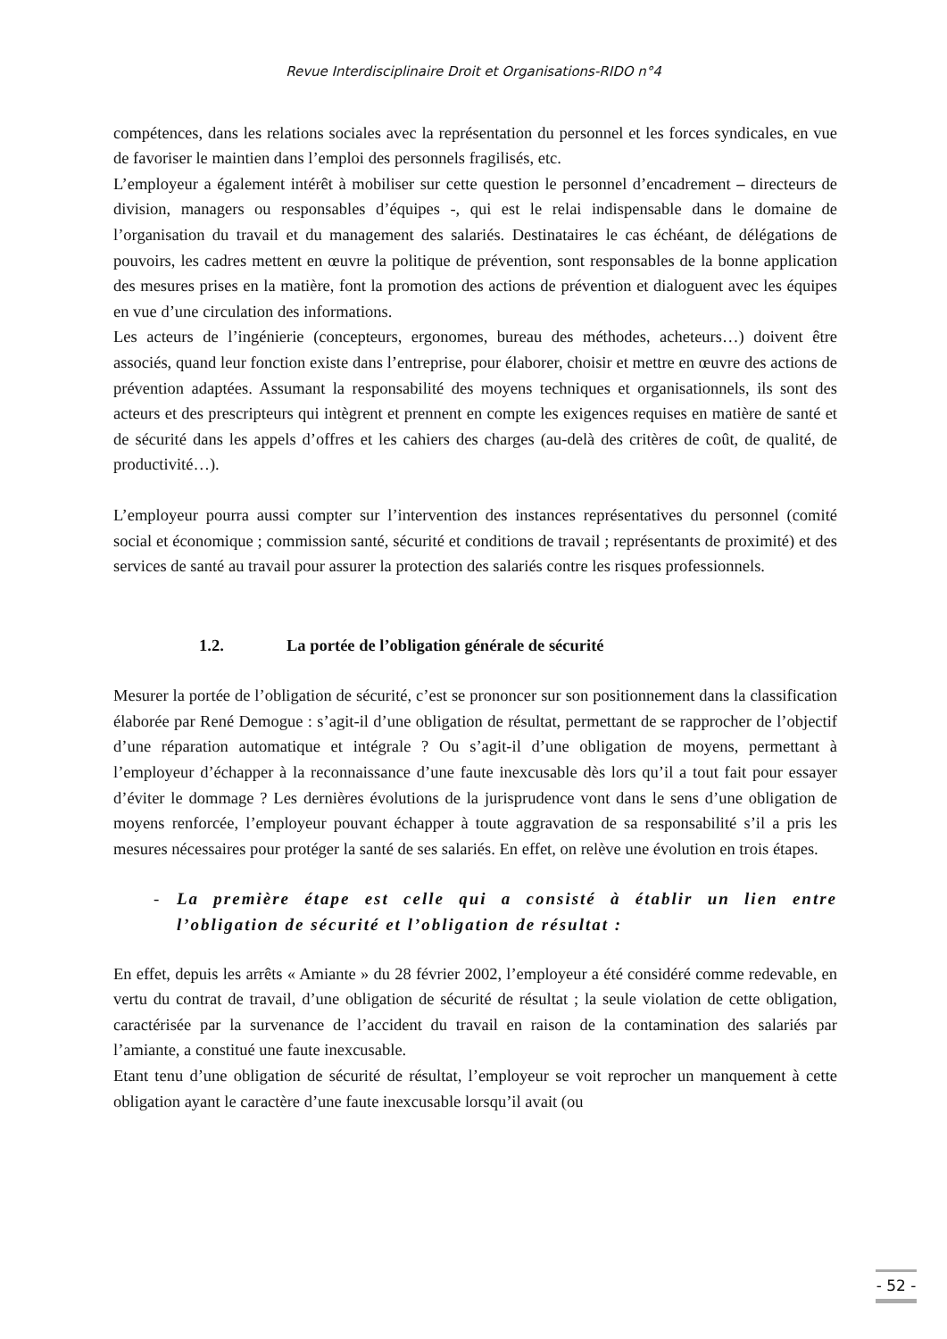Revue Interdisciplinaire Droit et Organisations-RIDO n°4
compétences, dans les relations sociales avec la représentation du personnel et les forces syndicales, en vue de favoriser le maintien dans l’emploi des personnels fragilisés, etc.
L’employeur a également intérêt à mobiliser sur cette question le personnel d’encadrement – directeurs de division, managers ou responsables d’équipes -, qui est le relai indispensable dans le domaine de l’organisation du travail et du management des salariés. Destinataires le cas échéant, de délégations de pouvoirs, les cadres mettent en œuvre la politique de prévention, sont responsables de la bonne application des mesures prises en la matière, font la promotion des actions de prévention et dialoguent avec les équipes en vue d’une circulation des informations.
Les acteurs de l’ingénierie (concepteurs, ergonomes, bureau des méthodes, acheteurs…) doivent être associés, quand leur fonction existe dans l’entreprise, pour élaborer, choisir et mettre en œuvre des actions de prévention adaptées. Assumant la responsabilité des moyens techniques et organisationnels, ils sont des acteurs et des prescripteurs qui intègrent et prennent en compte les exigences requises en matière de santé et de sécurité dans les appels d’offres et les cahiers des charges (au-delà des critères de coût, de qualité, de productivité…).
L’employeur pourra aussi compter sur l’intervention des instances représentatives du personnel (comité social et économique ; commission santé, sécurité et conditions de travail ; représentants de proximité) et des services de santé au travail pour assurer la protection des salariés contre les risques professionnels.
1.2. La portée de l’obligation générale de sécurité
Mesurer la portée de l’obligation de sécurité, c’est se prononcer sur son positionnement dans la classification élaborée par René Demogue : s’agit-il d’une obligation de résultat, permettant de se rapprocher de l’objectif d’une réparation automatique et intégrale ? Ou s’agit-il d’une obligation de moyens, permettant à l’employeur d’échapper à la reconnaissance d’une faute inexcusable dès lors qu’il a tout fait pour essayer d’éviter le dommage ? Les dernières évolutions de la jurisprudence vont dans le sens d’une obligation de moyens renforcée, l’employeur pouvant échapper à toute aggravation de sa responsabilité s’il a pris les mesures nécessaires pour protéger la santé de ses salariés. En effet, on relève une évolution en trois étapes.
- La première étape est celle qui a consisté à établir un lien entre l’obligation de sécurité et l’obligation de résultat :
En effet, depuis les arrêts « Amiante » du 28 février 2002, l’employeur a été considéré comme redevable, en vertu du contrat de travail, d’une obligation de sécurité de résultat ; la seule violation de cette obligation, caractérisée par la survenance de l’accident du travail en raison de la contamination des salariés par l’amiante, a constitué une faute inexcusable.
Etant tenu d’une obligation de sécurité de résultat, l’employeur se voit reprocher un manquement à cette obligation ayant le caractère d’une faute inexcusable lorsqu’il avait (ou
- 52 -